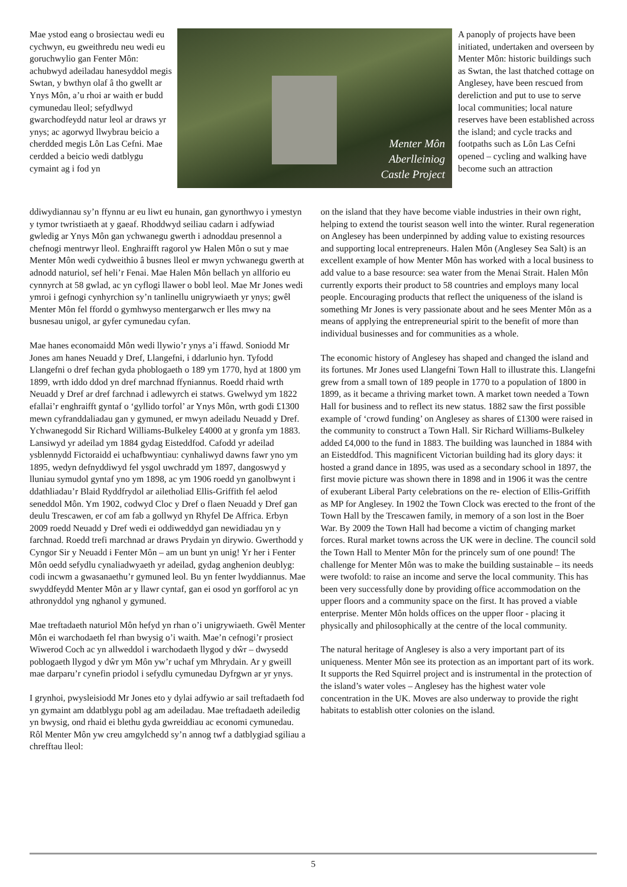Mae ystod eang o brosiectau wedi eu cychwyn, eu gweithredu neu wedi eu goruchwylio gan Fenter Môn: achubwyd adeiladau hanesyddol megis Swtan, y bwthyn olaf â tho gwellt ar Ynys Môn, a’u rhoi ar waith er budd cymunedau lleol; sefydlwyd gwarchodfeydd natur leol ar draws yr ynys; ac agorwyd llwybrau beicio a cherdded megis Lôn Las Cefni. Mae cerdded a beicio wedi datblygu cymaint ag i fod yn
Menter Môn
Aberlleiniog
Castle Project
A panoply of projects have been initiated, undertaken and overseen by Menter Môn: historic buildings such as Swtan, the last thatched cottage on Anglesey, have been rescued from dereliction and put to use to serve local communities; local nature reserves have been established across the island; and cycle tracks and footpaths such as Lôn Las Cefni opened – cycling and walking have become such an attraction
ddiwydiannau sy’n ffynnu ar eu liwt eu hunain, gan gynorthwyo i ymestyn y tymor twristiaeth at y gaeaf. Rhoddwyd seiliau cadarn i adfywiad gwledig ar Ynys Môn gan ychwanegu gwerth i adnoddau presennol a chefnogi mentrwyr lleol. Enghraifft ragorol yw Halen Môn o sut y mae Menter Môn wedi cydweithio â busnes lleol er mwyn ychwanegu gwerth at adnodd naturiol, sef heli’r Fenai. Mae Halen Môn bellach yn allforio eu cynnyrch at 58 gwlad, ac yn cyflogi llawer o bobl leol. Mae Mr Jones wedi ymroi i gefnogi cynhyrchion sy’n tanlinellu unigrywiaeth yr ynys; gwêl Menter Môn fel ffordd o gymhwyso mentergarwch er lles mwy na busnesau unigol, ar gyfer cymunedau cyfan.
Mae hanes economaidd Môn wedi llywio’r ynys a’i ffawd. Soniodd Mr Jones am hanes Neuadd y Dref, Llangefni, i ddarlunio hyn. Tyfodd Llangefni o dref fechan gyda phoblogaeth o 189 ym 1770, hyd at 1800 ym 1899, wrth iddo ddod yn dref marchnad ffyniannus. Roedd rhaid wrth Neuadd y Dref ar dref farchnad i adlewyrch ei statws. Gwelwyd ym 1822 efallai’r enghraifft gyntaf o ‘gyllido torfol’ ar Ynys Môn, wrth godi £1300 mewn cyfranddaliadau gan y gymuned, er mwyn adeiladu Neuadd y Dref. Ychwanegodd Sir Richard Williams-Bulkeley £4000 at y gronfa ym 1883. Lansiwyd yr adeilad ym 1884 gydag Eisteddfod. Cafodd yr adeilad ysblennydd Fictoraidd ei uchafbwyntiau: cynhaliwyd dawns fawr yno ym 1895, wedyn defnyddiwyd fel ysgol uwchradd ym 1897, dangoswyd y lluniau symudol gyntaf yno ym 1898, ac ym 1906 roedd yn ganolbwynt i ddathliadau’r Blaid Ryddfrydol ar ailetholiad Ellis-Griffith fel aelod seneddol Môn. Ym 1902, codwyd Cloc y Dref o flaen Neuadd y Dref gan deulu Trescawen, er cof am fab a gollwyd yn Rhyfel De Affrica. Erbyn 2009 roedd Neuadd y Dref wedi ei oddiweddyd gan newidiadau yn y farchnad. Roedd trefi marchnad ar draws Prydain yn dirywio. Gwerthodd y Cyngor Sir y Neuadd i Fenter Môn – am un bunt yn unig! Yr her i Fenter Môn oedd sefydlu cynaliadwyaeth yr adeilad, gydag anghenion deublyg: codi incwm a gwasanaethu’r gymuned leol. Bu yn fenter lwyddiannus. Mae swyddfeydd Menter Môn ar y llawr cyntaf, gan ei osod yn gorfforol ac yn athronyddol yng nghanol y gymuned.
Mae treftadaeth naturiol Môn hefyd yn rhan o’i unigrywiaeth. Gwêl Menter Môn ei warchodaeth fel rhan bwysig o’i waith. Mae’n cefnogi’r prosiect Wiwerod Coch ac yn allweddol i warchodaeth llygod y dŵr – dwysedd poblogaeth llygod y dŵr ym Môn yw’r uchaf ym Mhrydain. Ar y gweill mae darparu’r cynefin priodol i sefydlu cymunedau Dyfrgwn ar yr ynys.
I grynhoi, pwysleisiodd Mr Jones eto y dylai adfywio ar sail treftadaeth fod yn gymaint am ddatblygu pobl ag am adeiladau. Mae treftadaeth adeiledig yn bwysig, ond rhaid ei blethu gyda gwreiddiau ac economi cymunedau. Rôl Menter Môn yw creu amgylchedd sy’n annog twf a datblygiad sgiliau a chrefftau lleol:
on the island that they have become viable industries in their own right, helping to extend the tourist season well into the winter. Rural regeneration on Anglesey has been underpinned by adding value to existing resources and supporting local entrepreneurs. Halen Môn (Anglesey Sea Salt) is an excellent example of how Menter Môn has worked with a local business to add value to a base resource: sea water from the Menai Strait. Halen Môn currently exports their product to 58 countries and employs many local people. Encouraging products that reflect the uniqueness of the island is something Mr Jones is very passionate about and he sees Menter Môn as a means of applying the entrepreneurial spirit to the benefit of more than individual businesses and for communities as a whole.
The economic history of Anglesey has shaped and changed the island and its fortunes. Mr Jones used Llangefni Town Hall to illustrate this. Llangefni grew from a small town of 189 people in 1770 to a population of 1800 in 1899, as it became a thriving market town. A market town needed a Town Hall for business and to reflect its new status. 1882 saw the first possible example of ‘crowd funding’ on Anglesey as shares of £1300 were raised in the community to construct a Town Hall. Sir Richard Williams-Bulkeley added £4,000 to the fund in 1883. The building was launched in 1884 with an Eisteddfod. This magnificent Victorian building had its glory days: it hosted a grand dance in 1895, was used as a secondary school in 1897, the first movie picture was shown there in 1898 and in 1906 it was the centre of exuberant Liberal Party celebrations on the re- election of Ellis-Griffith as MP for Anglesey. In 1902 the Town Clock was erected to the front of the Town Hall by the Trescawen family, in memory of a son lost in the Boer War. By 2009 the Town Hall had become a victim of changing market forces. Rural market towns across the UK were in decline. The council sold the Town Hall to Menter Môn for the princely sum of one pound! The challenge for Menter Môn was to make the building sustainable – its needs were twofold: to raise an income and serve the local community. This has been very successfully done by providing office accommodation on the upper floors and a community space on the first. It has proved a viable enterprise. Menter Môn holds offices on the upper floor - placing it physically and philosophically at the centre of the local community.
The natural heritage of Anglesey is also a very important part of its uniqueness. Menter Môn see its protection as an important part of its work. It supports the Red Squirrel project and is instrumental in the protection of the island’s water voles – Anglesey has the highest water vole concentration in the UK. Moves are also underway to provide the right habitats to establish otter colonies on the island.
5